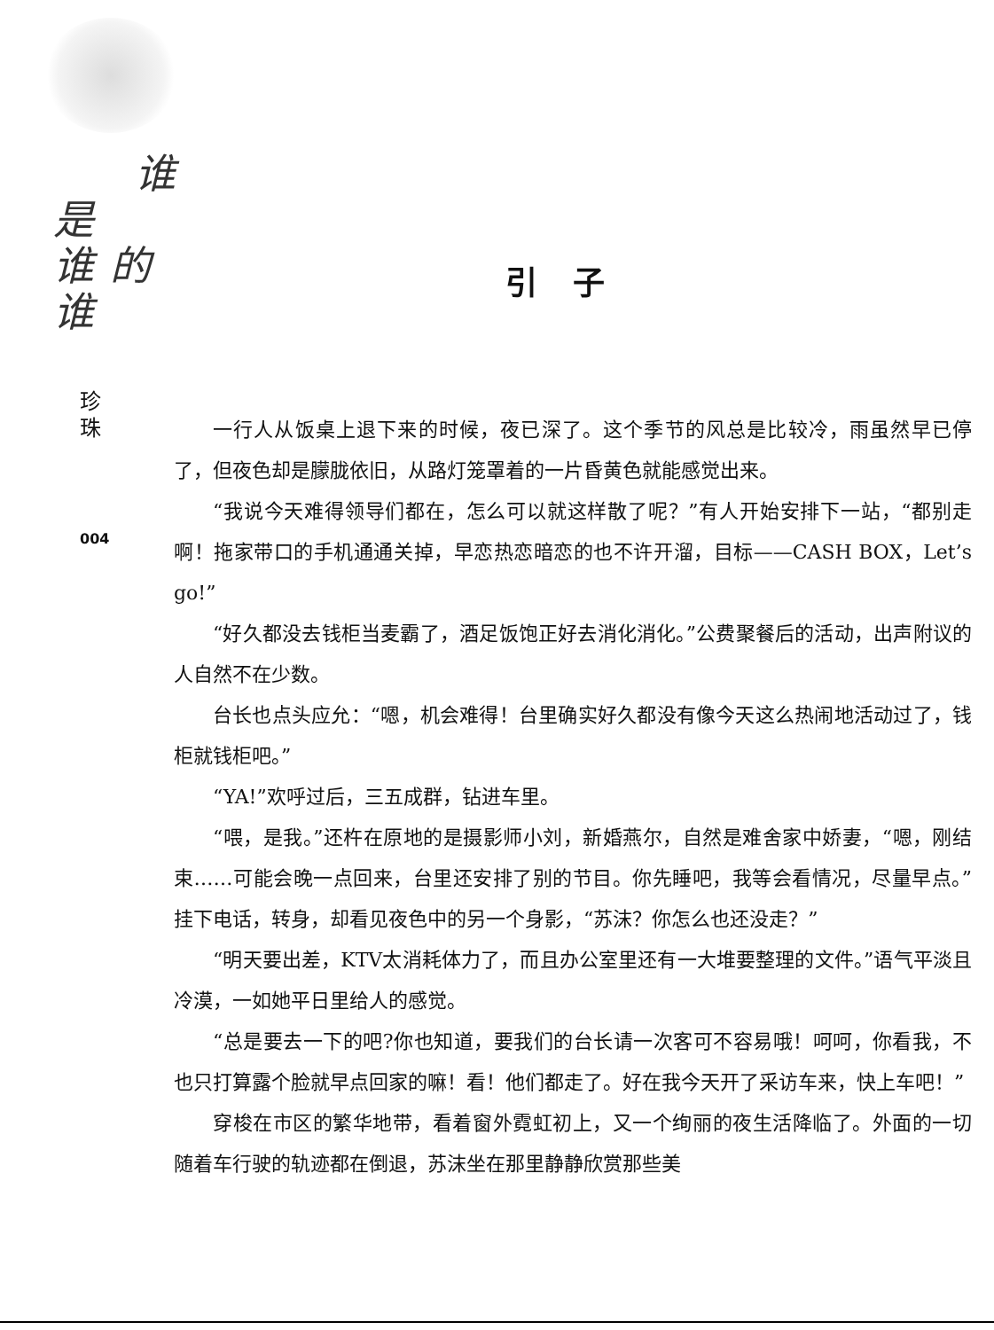谁是
谁的谁
珍
珠
004
引子
一行人从饭桌上退下来的时候，夜已深了。这个季节的风总是比较冷，雨虽然早已停了，但夜色却是朦胧依旧，从路灯笼罩着的一片昏黄色就能感觉出来。
“我说今天难得领导们都在，怎么可以就这样散了呢？”有人开始安排下一站，“都别走啊！拖家带口的手机通通关掉，早恋热恋暗恋的也不许开溜，目标——CASH BOX，Let’s go!”
“好久都没去钱柜当麦霸了，酒足饭饱正好去消化消化。”公费聚餐后的活动，出声附议的人自然不在少数。
台长也点头应允：“嗯，机会难得！台里确实好久都没有像今天这么热闹地活动过了，钱柜就钱柜吧。”
“YA!”欢呼过后，三五成群，钻进车里。
“喂，是我。”还杵在原地的是摄影师小刘，新婚燕尔，自然是难舍家中娇妻，“嗯，刚结束……可能会晚一点回来，台里还安排了别的节目。你先睡吧，我等会看情况，尽量早点。”挂下电话，转身，却看见夜色中的另一个身影，“苏沫？你怎么也还没走？”
“明天要出差，KTV太消耗体力了，而且办公室里还有一大堆要整理的文件。”语气平淡且冷漠，一如她平日里给人的感觉。
“总是要去一下的吧?你也知道，要我们的台长请一次客可不容易哦！呵呵，你看我，不也只打算露个脸就早点回家的嘛！看！他们都走了。好在我今天开了采访车来，快上车吧！”
穿梭在市区的繁华地带，看着窗外霓虹初上，又一个绚丽的夜生活降临了。外面的一切随着车行驶的轨迹都在倒退，苏沫坐在那里静静欣赏那些美